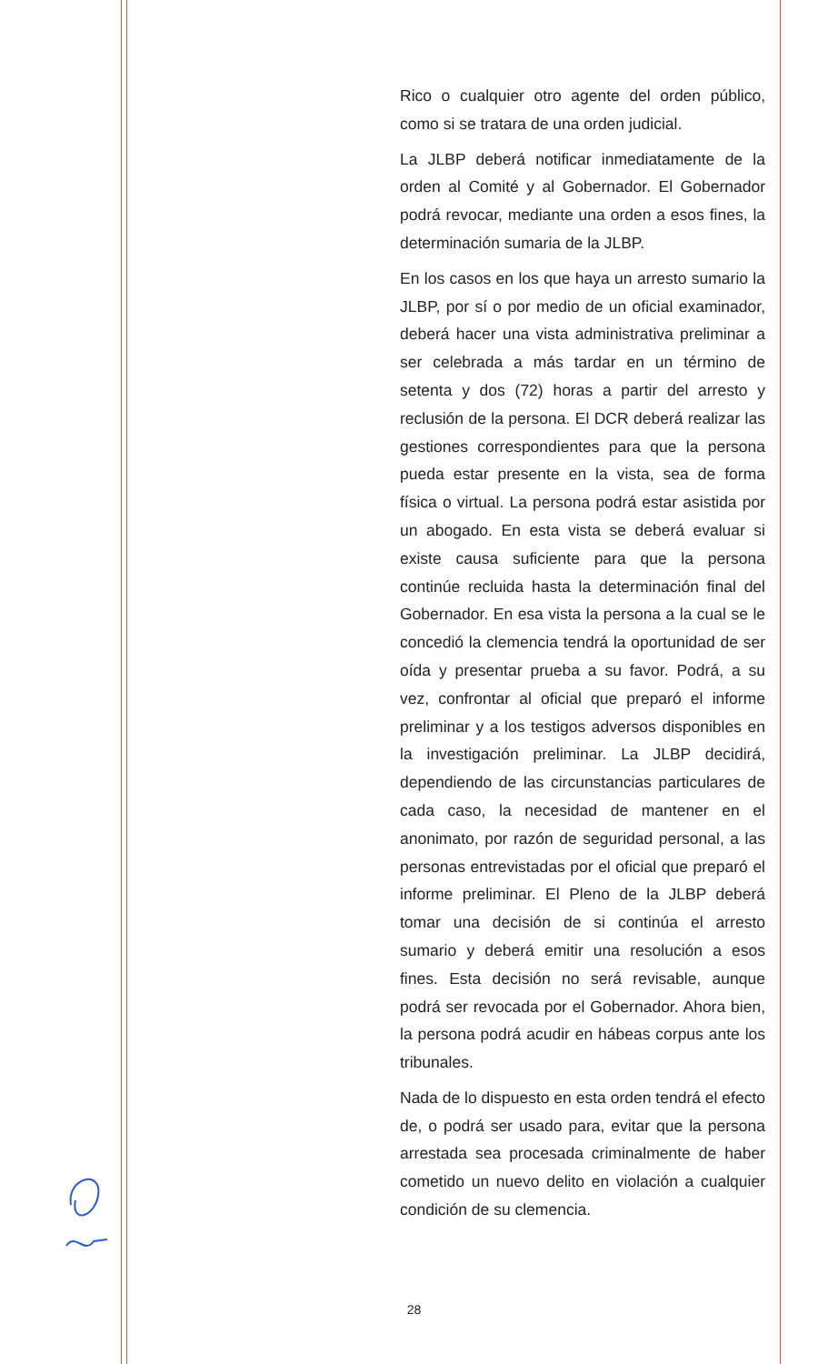Rico o cualquier otro agente del orden público, como si se tratara de una orden judicial.
La JLBP deberá notificar inmediatamente de la orden al Comité y al Gobernador. El Gobernador podrá revocar, mediante una orden a esos fines, la determinación sumaria de la JLBP.
En los casos en los que haya un arresto sumario la JLBP, por sí o por medio de un oficial examinador, deberá hacer una vista administrativa preliminar a ser celebrada a más tardar en un término de setenta y dos (72) horas a partir del arresto y reclusión de la persona. El DCR deberá realizar las gestiones correspondientes para que la persona pueda estar presente en la vista, sea de forma física o virtual. La persona podrá estar asistida por un abogado. En esta vista se deberá evaluar si existe causa suficiente para que la persona continúe recluida hasta la determinación final del Gobernador. En esa vista la persona a la cual se le concedió la clemencia tendrá la oportunidad de ser oída y presentar prueba a su favor. Podrá, a su vez, confrontar al oficial que preparó el informe preliminar y a los testigos adversos disponibles en la investigación preliminar. La JLBP decidirá, dependiendo de las circunstancias particulares de cada caso, la necesidad de mantener en el anonimato, por razón de seguridad personal, a las personas entrevistadas por el oficial que preparó el informe preliminar. El Pleno de la JLBP deberá tomar una decisión de si continúa el arresto sumario y deberá emitir una resolución a esos fines. Esta decisión no será revisable, aunque podrá ser revocada por el Gobernador. Ahora bien, la persona podrá acudir en hábeas corpus ante los tribunales.
Nada de lo dispuesto en esta orden tendrá el efecto de, o podrá ser usado para, evitar que la persona arrestada sea procesada criminalmente de haber cometido un nuevo delito en violación a cualquier condición de su clemencia.
28